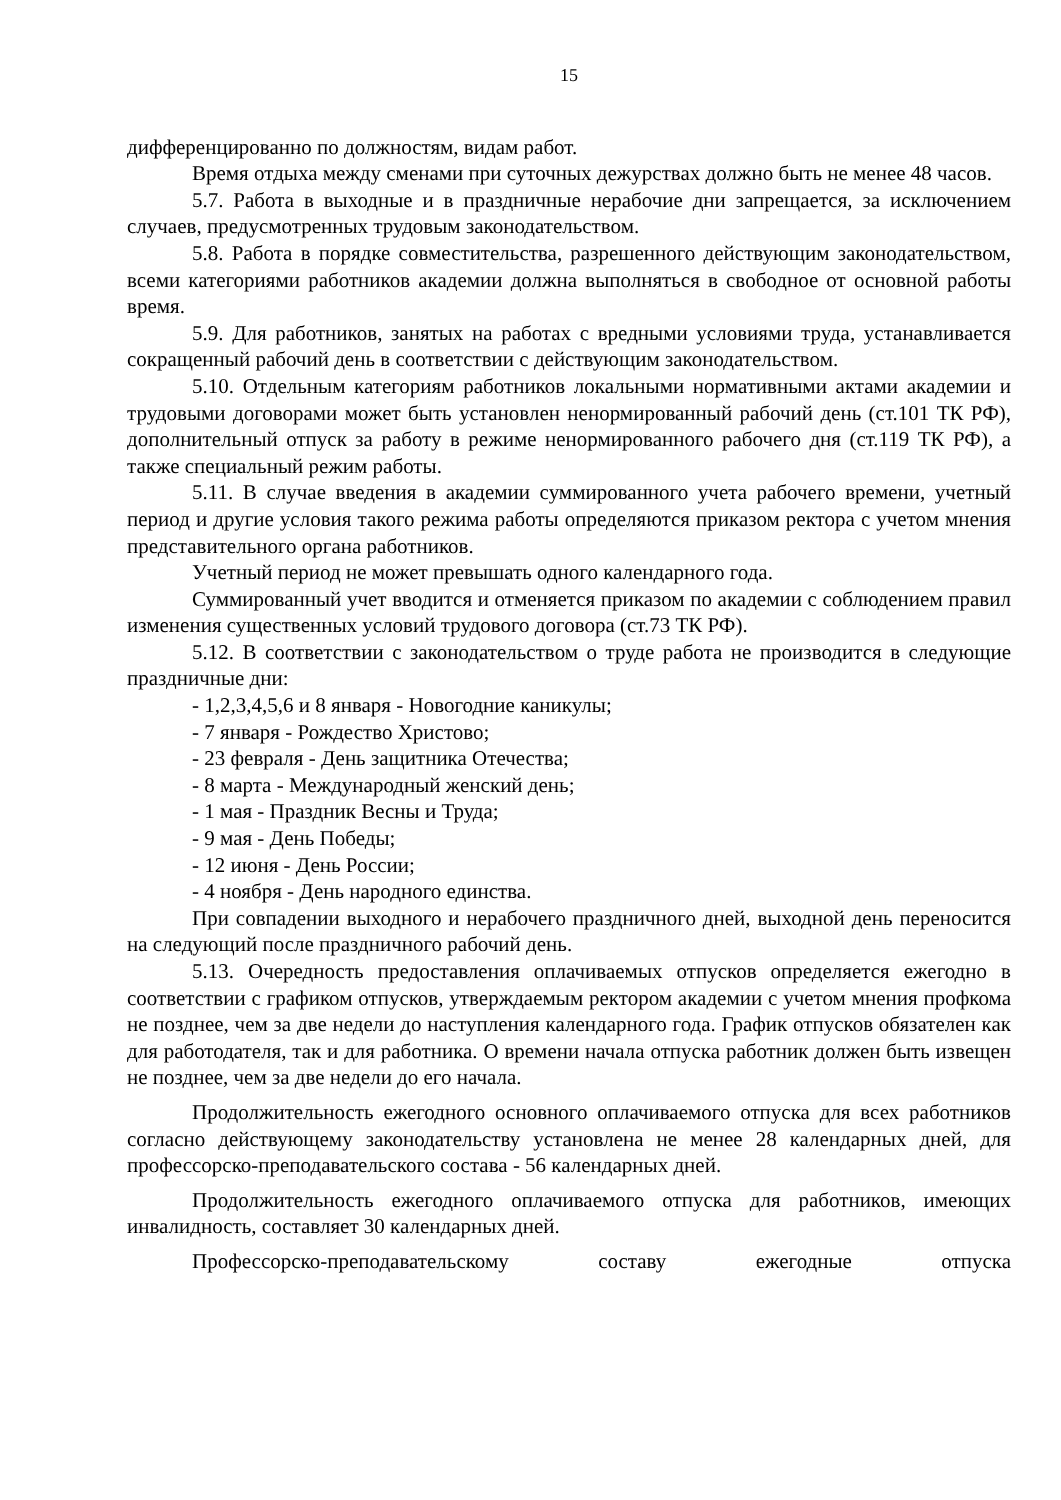15
дифференцированно по должностям, видам работ.
Время отдыха между сменами при суточных дежурствах должно быть не менее 48 часов.
5.7. Работа в выходные и в праздничные нерабочие дни запрещается, за исключением случаев, предусмотренных трудовым законодательством.
5.8. Работа в порядке совместительства, разрешенного действующим законодательством, всеми категориями работников академии должна выполняться в свободное от основной работы время.
5.9. Для работников, занятых на работах с вредными условиями труда, устанавливается сокращенный рабочий день в соответствии с действующим законодательством.
5.10. Отдельным категориям работников локальными нормативными актами академии и трудовыми договорами может быть установлен ненормированный рабочий день (ст.101 ТК РФ), дополнительный отпуск за работу в режиме ненормированного рабочего дня (ст.119 ТК РФ), а также специальный режим работы.
5.11. В случае введения в академии суммированного учета рабочего времени, учетный период и другие условия такого режима работы определяются приказом ректора с учетом мнения представительного органа работников.
Учетный период не может превышать одного календарного года.
Суммированный учет вводится и отменяется приказом по академии с соблюдением правил изменения существенных условий трудового договора (ст.73 ТК РФ).
5.12. В соответствии с законодательством о труде работа не производится в следующие праздничные дни:
- 1,2,3,4,5,6 и 8 января - Новогодние каникулы;
- 7 января - Рождество Христово;
- 23 февраля - День защитника Отечества;
- 8 марта - Международный женский день;
- 1 мая - Праздник Весны и Труда;
- 9 мая - День Победы;
- 12 июня - День России;
- 4 ноября - День народного единства.
При совпадении выходного и нерабочего праздничного дней, выходной день переносится на следующий после праздничного рабочий день.
5.13. Очередность предоставления оплачиваемых отпусков определяется ежегодно в соответствии с графиком отпусков, утверждаемым ректором академии с учетом мнения профкома не позднее, чем за две недели до наступления календарного года. График отпусков обязателен как для работодателя, так и для работника. О времени начала отпуска работник должен быть извещен не позднее, чем за две недели до его начала.
Продолжительность ежегодного основного оплачиваемого отпуска для всех работников согласно действующему законодательству установлена не менее 28 календарных дней, для профессорско-преподавательского состава - 56 календарных дней.
Продолжительность ежегодного оплачиваемого отпуска для работников, имеющих инвалидность, составляет 30 календарных дней.
Профессорско-преподавательскому составу ежегодные отпуска